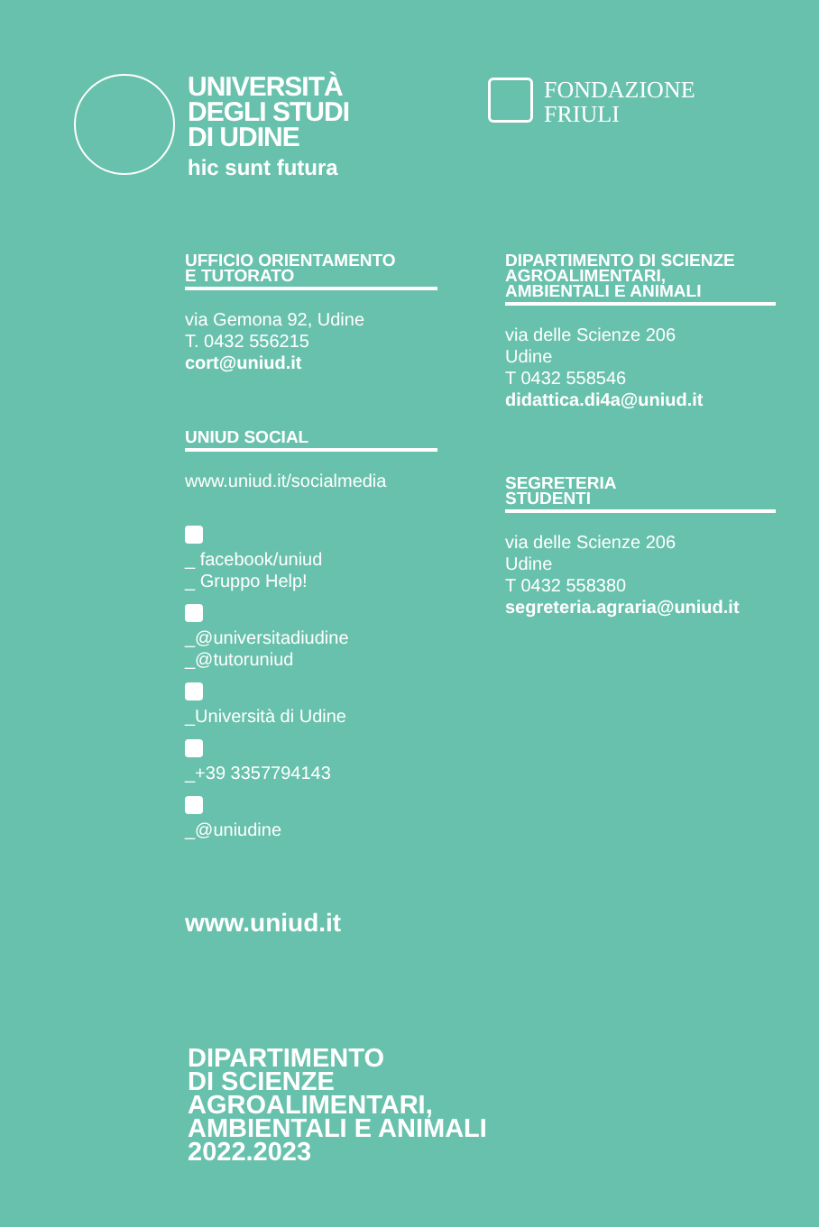UNIVERSITÀ
DEGLI STUDI
DI UDINE
hic sunt futura
FONDAZIONE
FRIULI
UFFICIO ORIENTAMENTO
E TUTORATO
via Gemona 92, Udine
T. 0432 556215
cort@uniud.it
UNIUD SOCIAL
www.uniud.it/socialmedia
_ facebook/uniud
_ Gruppo Help!
_@universitadiudine
_@tutoruniud
_Università di Udine
_+39 3357794143
_@uniudine
www.uniud.it
DIPARTIMENTO DI SCIENZE
AGROALIMENTARI,
AMBIENTALI E ANIMALI
via delle Scienze 206
Udine
T 0432 558546
didattica.di4a@uniud.it
SEGRETERIA
STUDENTI
via delle Scienze 206
Udine
T 0432 558380
segreteria.agraria@uniud.it
DIPARTIMENTO
DI SCIENZE
AGROALIMENTARI,
AMBIENTALI E ANIMALI
2022.2023